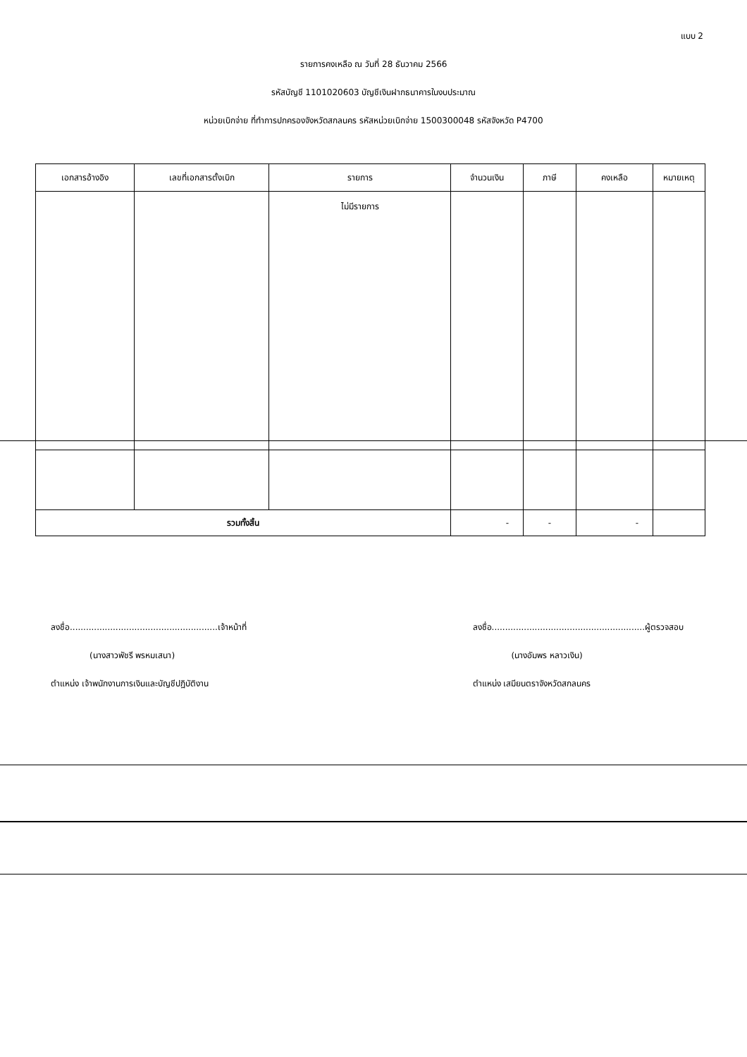แบบ 2
รายการคงเหลือ ณ วันที่ 28 ธันวาคม 2566
รหัสบัญชี 1101020603 บัญชีเงินฝากธนาคารในงบประมาณ
หน่วยเบิกจ่าย ที่ทำการปกครองจังหวัดสกลนคร รหัสหน่วยเบิกจ่าย 1500300048 รหัสจังหวัด P4700
| เอกสารอ้างอิง | เลขที่เอกสารตั้งเบิก | รายการ | จำนวนเงิน | ภาษี | คงเหลือ | หมายเหตุ |
| --- | --- | --- | --- | --- | --- | --- |
| | | ไม่มีรายการ | | | | |
| รวมทั้งสิ้น | | | - | - | - | |
ลงชื่อ.......................................................เจ้าหน้าที่
(นางสาวพัชรี พรหมเสนา)
ตำแหน่ง เจ้าพนักงานการเงินและบัญชีปฏิบัติงาน
ลงชื่อ.........................................................ผู้ตรวจสอบ
(นางอัมพร หลาวเงิน)
ตำแหน่ง เสมียนตราจังหวัดสกลนคร